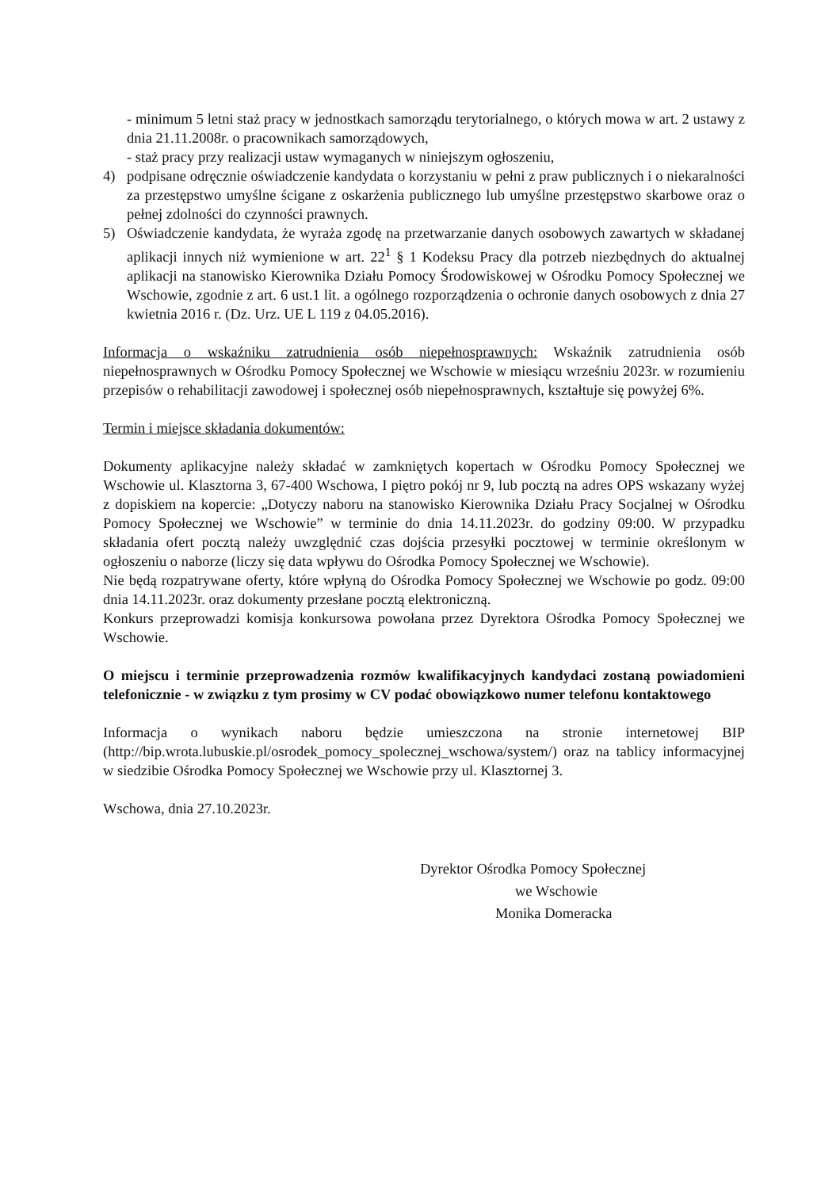- minimum 5 letni staż pracy w jednostkach samorządu terytorialnego, o których mowa w art. 2 ustawy z dnia 21.11.2008r. o pracownikach samorządowych,
- staż pracy przy realizacji ustaw wymaganych w niniejszym ogłoszeniu,
4) podpisane odręcznie oświadczenie kandydata o korzystaniu w pełni z praw publicznych i o niekaralności za przestępstwo umyślne ścigane z oskarżenia publicznego lub umyślne przestępstwo skarbowe oraz o pełnej zdolności do czynności prawnych.
5) Oświadczenie kandydata, że wyraża zgodę na przetwarzanie danych osobowych zawartych w składanej aplikacji innych niż wymienione w art. 22<sup>1</sup> § 1 Kodeksu Pracy dla potrzeb niezbędnych do aktualnej aplikacji na stanowisko Kierownika Działu Pomocy Środowiskowej w Ośrodku Pomocy Społecznej we Wschowie, zgodnie z art. 6 ust.1 lit. a ogólnego rozporządzenia o ochronie danych osobowych z dnia 27 kwietnia 2016 r. (Dz. Urz. UE L 119 z 04.05.2016).
Informacja o wskaźniku zatrudnienia osób niepełnosprawnych: Wskaźnik zatrudnienia osób niepełnosprawnych w Ośrodku Pomocy Społecznej we Wschowie w miesiącu wrześniu 2023r. w rozumieniu przepisów o rehabilitacji zawodowej i społecznej osób niepełnosprawnych, kształtuje się powyżej 6%.
Termin i miejsce składania dokumentów:
Dokumenty aplikacyjne należy składać w zamkniętych kopertach w Ośrodku Pomocy Społecznej we Wschowie ul. Klasztorna 3, 67-400 Wschowa, I piętro pokój nr 9, lub pocztą na adres OPS wskazany wyżej z dopiskiem na kopercie: „Dotyczy naboru na stanowisko Kierownika Działu Pracy Socjalnej w Ośrodku Pomocy Społecznej we Wschowie” w terminie do dnia 14.11.2023r. do godziny 09:00. W przypadku składania ofert pocztą należy uwzględnić czas dojścia przesyłki pocztowej w terminie określonym w ogłoszeniu o naborze (liczy się data wpływu do Ośrodka Pomocy Społecznej we Wschowie).
Nie będą rozpatrywane oferty, które wpłyną do Ośrodka Pomocy Społecznej we Wschowie po godz. 09:00 dnia 14.11.2023r. oraz dokumenty przesłane pocztą elektroniczną.
Konkurs przeprowadzi komisja konkursowa powołana przez Dyrektora Ośrodka Pomocy Społecznej we Wschowie.
O miejscu i terminie przeprowadzenia rozmów kwalifikacyjnych kandydaci zostaną powiadomieni telefonicznie - w związku z tym prosimy w CV podać obowiązkowo numer telefonu kontaktowego
Informacja o wynikach naboru będzie umieszczona na stronie internetowej BIP (http://bip.wrota.lubuskie.pl/osrodek_pomocy_spolecznej_wschowa/system/) oraz na tablicy informacyjnej w siedzibie Ośrodka Pomocy Społecznej we Wschowie przy ul. Klasztornej 3.
Wschowa, dnia 27.10.2023r.
Dyrektor Ośrodka Pomocy Społecznej
we Wschowie
Monika Domeracka